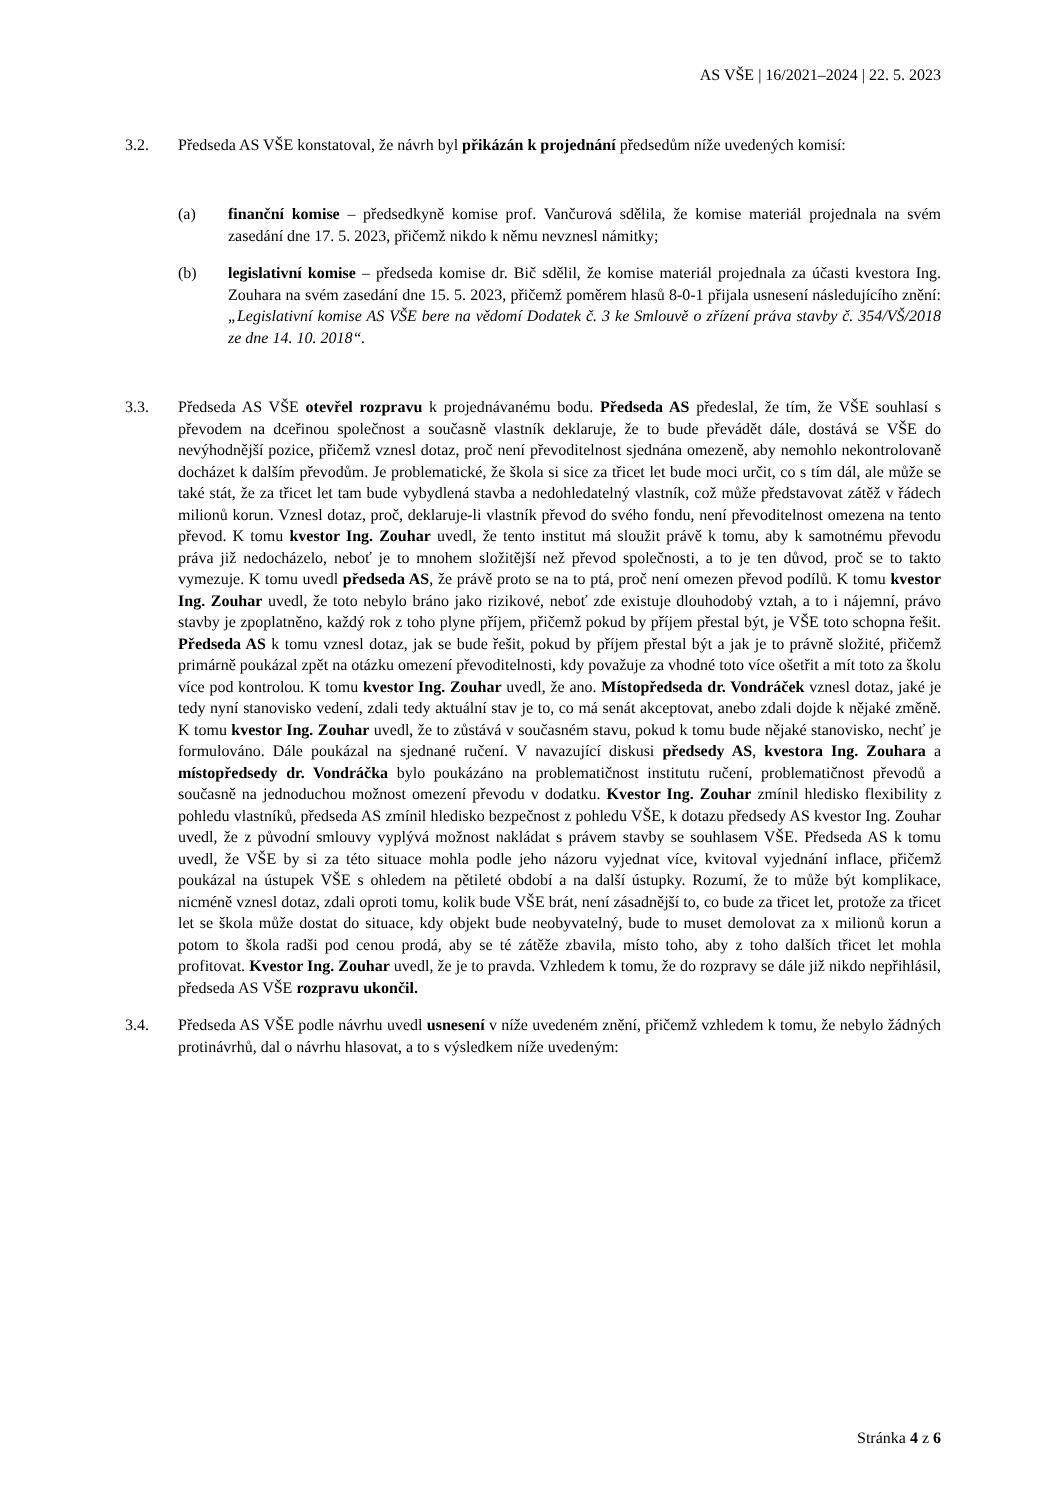AS VŠE | 16/2021–2024 | 22. 5. 2023
3.2. Předseda AS VŠE konstatoval, že návrh byl přikázán k projednání předsedům níže uvedených komisí:
(a) finanční komise – předsedkyně komise prof. Vančurová sdělila, že komise materiál projednala na svém zasedání dne 17. 5. 2023, přičemž nikdo k němu nevznesl námitky;
(b) legislativní komise – předseda komise dr. Bič sdělil, že komise materiál projednala za účasti kvestora Ing. Zouhara na svém zasedání dne 15. 5. 2023, přičemž poměrem hlasů 8-0-1 přijala usnesení následujícího znění: „Legislativní komise AS VŠE bere na vědomí Dodatek č. 3 ke Smlouvě o zřízení práva stavby č. 354/VŠ/2018 ze dne 14. 10. 2018“.
3.3. Předseda AS VŠE otevřel rozpravu k projednávanému bodu. Předseda AS předeslal, že tím, že VŠE souhlasí s převodem na dceřinou společnost a současně vlastník deklaruje, že to bude převádět dále, dostává se VŠE do nevýhodnější pozice, přičemž vznesl dotaz, proč není převoditelnost sjednána omezeně, aby nemohlo nekontrolovaně docházet k dalším převodům. Je problematické, že škola si sice za třicet let bude moci určit, co s tím dál, ale může se také stát, že za třicet let tam bude vybydlená stavba a nedohledatelný vlastník, což může představovat zátěž v řádech milionů korun. Vznesl dotaz, proč, deklaruje-li vlastník převod do svého fondu, není převoditelnost omezena na tento převod. K tomu kvestor Ing. Zouhar uvedl, že tento institut má sloužit právě k tomu, aby k samotnému převodu práva již nedocházelo, neboť je to mnohem složitější než převod společnosti, a to je ten důvod, proč se to takto vymezuje. K tomu uvedl předseda AS, že právě proto se na to ptá, proč není omezen převod podílů. K tomu kvestor Ing. Zouhar uvedl, že toto nebylo bráno jako rizikové, neboť zde existuje dlouhodobý vztah, a to i nájemní, právo stavby je zpoplatněno, každý rok z toho plyne příjem, přičemž pokud by příjem přestal být, je VŠE toto schopna řešit. Předseda AS k tomu vznesl dotaz, jak se bude řešit, pokud by příjem přestal být a jak je to právně složité, přičemž primárně poukázal zpět na otázku omezení převoditelnosti, kdy považuje za vhodné toto více ošetřit a mít toto za školu více pod kontrolou. K tomu kvestor Ing. Zouhar uvedl, že ano. Místopředseda dr. Vondráček vznesl dotaz, jaké je tedy nyní stanovisko vedení, zdali tedy aktuální stav je to, co má senát akceptovat, anebo zdali dojde k nějaké změně. K tomu kvestor Ing. Zouhar uvedl, že to zůstává v současném stavu, pokud k tomu bude nějaké stanovisko, nechť je formulováno. Dále poukázal na sjednané ručení. V navazující diskusi předsedy AS, kvestora Ing. Zouhara a místopředsedy dr. Vondráčka bylo poukázáno na problematičnost institutu ručení, problematičnost převodů a současně na jednoduchou možnost omezení převodu v dodatku. Kvestor Ing. Zouhar zmínil hledisko flexibility z pohledu vlastníků, předseda AS zmínil hledisko bezpečnost z pohledu VŠE, k dotazu předsedy AS kvestor Ing. Zouhar uvedl, že z původní smlouvy vyplývá možnost nakládat s právem stavby se souhlasem VŠE. Předseda AS k tomu uvedl, že VŠE by si za této situace mohla podle jeho názoru vyjednat více, kvitoval vyjednání inflace, přičemž poukázal na ústupek VŠE s ohledem na pětileté období a na další ústupky. Rozumí, že to může být komplikace, nicméně vznesl dotaz, zdali oproti tomu, kolik bude VŠE brát, není zásadnější to, co bude za třicet let, protože za třicet let se škola může dostat do situace, kdy objekt bude neobyvatelný, bude to muset demolovat za x milionů korun a potom to škola radši pod cenou prodá, aby se té zátěže zbavila, místo toho, aby z toho dalších třicet let mohla profitovat. Kvestor Ing. Zouhar uvedl, že je to pravda. Vzhledem k tomu, že do rozpravy se dále již nikdo nepřihlásil, předseda AS VŠE rozpravu ukončil.
3.4. Předseda AS VŠE podle návrhu uvedl usnesení v níže uvedeném znění, přičemž vzhledem k tomu, že nebylo žádných protinávrhů, dal o návrhu hlasovat, a to s výsledkem níže uvedeným:
Stránka 4 z 6